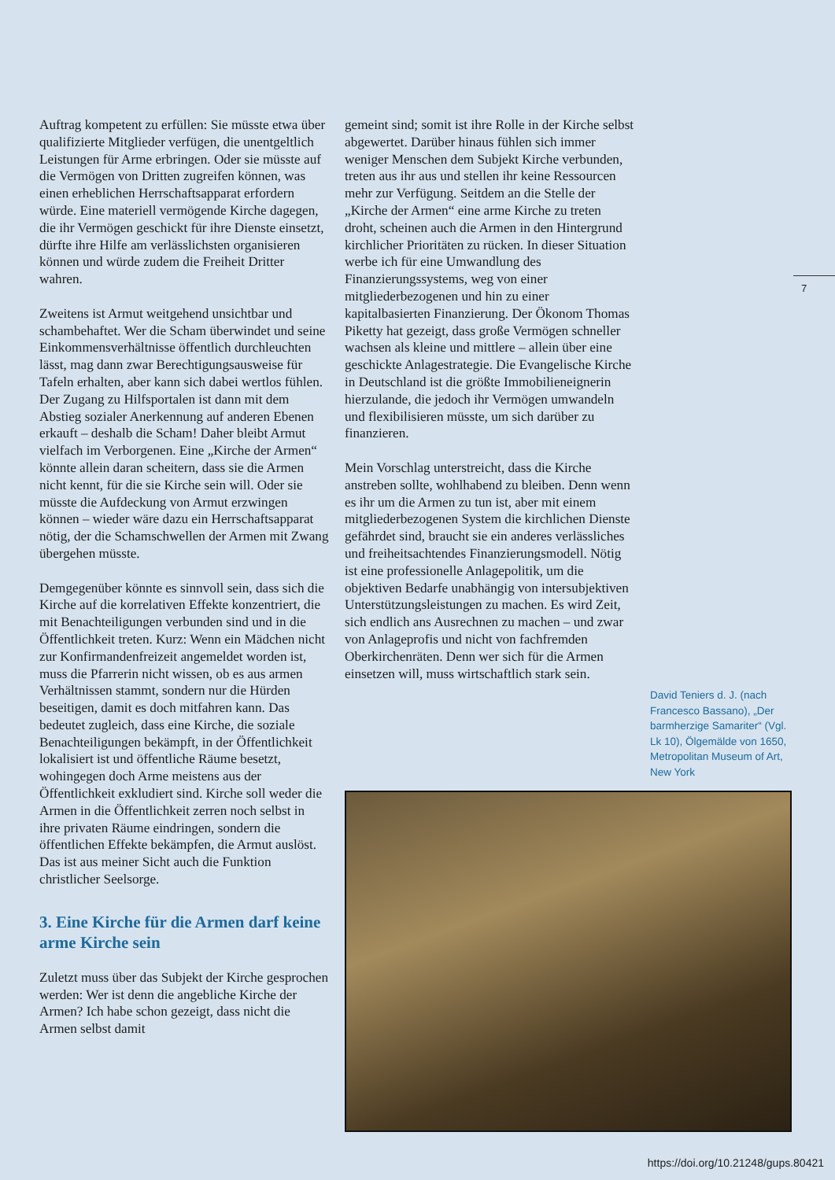Auftrag kompetent zu erfüllen: Sie müsste etwa über qualifizierte Mitglieder verfügen, die unentgeltlich Leistungen für Arme erbringen. Oder sie müsste auf die Vermögen von Dritten zugreifen können, was einen erheblichen Herrschaftsapparat erfordern würde. Eine materiell vermögende Kirche dagegen, die ihr Vermögen geschickt für ihre Dienste einsetzt, dürfte ihre Hilfe am verlässlichsten organisieren können und würde zudem die Freiheit Dritter wahren.
Zweitens ist Armut weitgehend unsichtbar und schambehaftet. Wer die Scham überwindet und seine Einkommensverhältnisse öffentlich durchleuchten lässt, mag dann zwar Berechtigungsausweise für Tafeln erhalten, aber kann sich dabei wertlos fühlen. Der Zugang zu Hilfsportalen ist dann mit dem Abstieg sozialer Anerkennung auf anderen Ebenen erkauft – deshalb die Scham! Daher bleibt Armut vielfach im Verborgenen. Eine „Kirche der Armen“ könnte allein daran scheitern, dass sie die Armen nicht kennt, für die sie Kirche sein will. Oder sie müsste die Aufdeckung von Armut erzwingen können – wieder wäre dazu ein Herrschaftsapparat nötig, der die Schamschwellen der Armen mit Zwang übergehen müsste.
Demgegenüber könnte es sinnvoll sein, dass sich die Kirche auf die korrelativen Effekte konzentriert, die mit Benachteiligungen verbunden sind und in die Öffentlichkeit treten. Kurz: Wenn ein Mädchen nicht zur Konfirmandenfreizeit angemeldet worden ist, muss die Pfarrerin nicht wissen, ob es aus armen Verhältnissen stammt, sondern nur die Hürden beseitigen, damit es doch mitfahren kann. Das bedeutet zugleich, dass eine Kirche, die soziale Benachteiligungen bekämpft, in der Öffentlichkeit lokalisiert ist und öffentliche Räume besetzt, wohingegen doch Arme meistens aus der Öffentlichkeit exkludiert sind. Kirche soll weder die Armen in die Öffentlichkeit zerren noch selbst in ihre privaten Räume eindringen, sondern die öffentlichen Effekte bekämpfen, die Armut auslöst. Das ist aus meiner Sicht auch die Funktion christlicher Seelsorge.
3. Eine Kirche für die Armen darf keine arme Kirche sein
Zuletzt muss über das Subjekt der Kirche gesprochen werden: Wer ist denn die angebliche Kirche der Armen? Ich habe schon gezeigt, dass nicht die Armen selbst damit
gemeint sind; somit ist ihre Rolle in der Kirche selbst abgewertet. Darüber hinaus fühlen sich immer weniger Menschen dem Subjekt Kirche verbunden, treten aus ihr aus und stellen ihr keine Ressourcen mehr zur Verfügung. Seitdem an die Stelle der „Kirche der Armen“ eine arme Kirche zu treten droht, scheinen auch die Armen in den Hintergrund kirchlicher Prioritäten zu rücken. In dieser Situation werbe ich für eine Umwandlung des Finanzierungssystems, weg von einer mitgliederbezogenen und hin zu einer kapitalbasierten Finanzierung. Der Ökonom Thomas Piketty hat gezeigt, dass große Vermögen schneller wachsen als kleine und mittlere – allein über eine geschickte Anlagestrategie. Die Evangelische Kirche in Deutschland ist die größte Immobilieneignerin hierzulande, die jedoch ihr Vermögen umwandeln und flexibilisieren müsste, um sich darüber zu finanzieren.
Mein Vorschlag unterstreicht, dass die Kirche anstreben sollte, wohlhabend zu bleiben. Denn wenn es ihr um die Armen zu tun ist, aber mit einem mitgliederbezogenen System die kirchlichen Dienste gefährdet sind, braucht sie ein anderes verlässliches und freiheitsachtendes Finanzierungsmodell. Nötig ist eine professionelle Anlagepolitik, um die objektiven Bedarfe unabhängig von intersubjektiven Unterstützungsleistungen zu machen. Es wird Zeit, sich endlich ans Ausrechnen zu machen – und zwar von Anlageprofis und nicht von fachfremden Oberkirchenräten. Denn wer sich für die Armen einsetzen will, muss wirtschaftlich stark sein.
7
David Teniers d. J. (nach Francesco Bassano), „Der barmherzige Samariter“ (Vgl. Lk 10), Ölgemälde von 1650, Metropolitan Museum of Art, New York
https://doi.org/10.21248/gups.80421